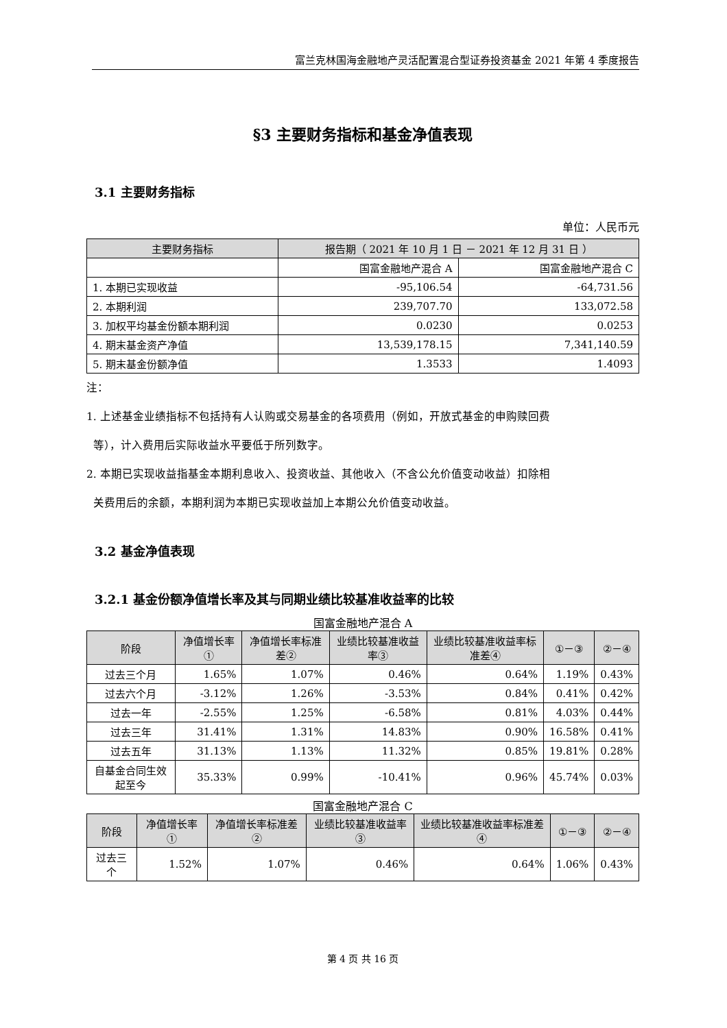富兰克林国海金融地产灵活配置混合型证券投资基金 2021 年第 4 季度报告
§3 主要财务指标和基金净值表现
3.1 主要财务指标
单位：人民币元
| 主要财务指标 | 报告期（ 2021 年 10 月 1 日 － 2021 年 12 月 31 日 ） | |
| --- | --- | --- |
| | 国富金融地产混合 A | 国富金融地产混合 C |
| 1. 本期已实现收益 | -95,106.54 | -64,731.56 |
| 2. 本期利润 | 239,707.70 | 133,072.58 |
| 3. 加权平均基金份额本期利润 | 0.0230 | 0.0253 |
| 4. 期末基金资产净值 | 13,539,178.15 | 7,341,140.59 |
| 5. 期末基金份额净值 | 1.3533 | 1.4093 |
注：
1. 上述基金业绩指标不包括持有人认购或交易基金的各项费用（例如，开放式基金的申购赎回费
等），计入费用后实际收益水平要低于所列数字。
2. 本期已实现收益指基金本期利息收入、投资收益、其他收入（不含公允价值变动收益）扣除相
关费用后的余额，本期利润为本期已实现收益加上本期公允价值变动收益。
3.2 基金净值表现
3.2.1 基金份额净值增长率及其与同期业绩比较基准收益率的比较
国富金融地产混合 A
| 阶段 | 净值增长率① | 净值增长率标准差② | 业绩比较基准收益率③ | 业绩比较基准收益率标准差④ | ①－③ | ②－④ |
| --- | --- | --- | --- | --- | --- | --- |
| 过去三个月 | 1.65% | 1.07% | 0.46% | 0.64% | 1.19% | 0.43% |
| 过去六个月 | -3.12% | 1.26% | -3.53% | 0.84% | 0.41% | 0.42% |
| 过去一年 | -2.55% | 1.25% | -6.58% | 0.81% | 4.03% | 0.44% |
| 过去三年 | 31.41% | 1.31% | 14.83% | 0.90% | 16.58% | 0.41% |
| 过去五年 | 31.13% | 1.13% | 11.32% | 0.85% | 19.81% | 0.28% |
| 自基金合同生效起至今 | 35.33% | 0.99% | -10.41% | 0.96% | 45.74% | 0.03% |
国富金融地产混合 C
| 阶段 | 净值增长率① | 净值增长率标准差② | 业绩比较基准收益率③ | 业绩比较基准收益率标准差④ | ①－③ | ②－④ |
| --- | --- | --- | --- | --- | --- | --- |
| 过去三个 | 1.52% | 1.07% | 0.46% | 0.64% | 1.06% | 0.43% |
第 4 页 共 16 页